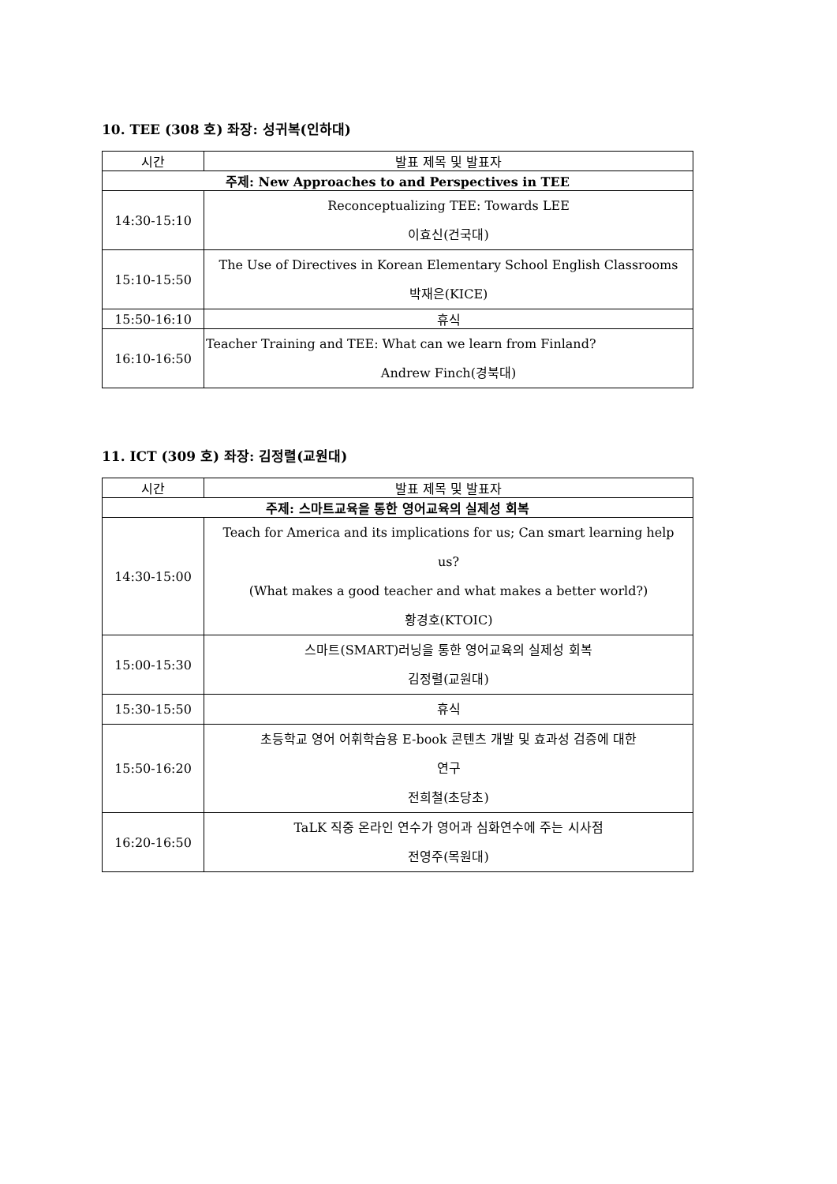10. TEE (308 호) 좌장: 성귀복(인하대)
| 시간 | 발표 제목 및 발표자 |
| --- | --- |
| 주제: New Approaches to and Perspectives in TEE | |
| 14:30-15:10 | Reconceptualizing TEE: Towards LEE 이효신(건국대) |
| 15:10-15:50 | The Use of Directives in Korean Elementary School English Classrooms 박재은(KICE) |
| 15:50-16:10 | 휴식 |
| 16:10-16:50 | Teacher Training and TEE: What can we learn from Finland? Andrew Finch(경북대) |
11. ICT (309 호) 좌장: 김정렬(교원대)
| 시간 | 발표 제목 및 발표자 |
| --- | --- |
| 주제: 스마트교육을 통한 영어교육의 실제성 회복 | |
| 14:30-15:00 | Teach for America and its implications for us; Can smart learning help us? (What makes a good teacher and what makes a better world?) 황경호(KTOIC) |
| 15:00-15:30 | 스마트(SMART)러닝을 통한 영어교육의 실제성 회복 김정렬(교원대) |
| 15:30-15:50 | 휴식 |
| 15:50-16:20 | 초등학교 영어 어휘학습용 E-book 콘텐츠 개발 및 효과성 검증에 대한 연구 전희철(초당초) |
| 16:20-16:50 | TaLK 직중 온라인 연수가 영어과 심화연수에 주는 시사점 전영주(목원대) |